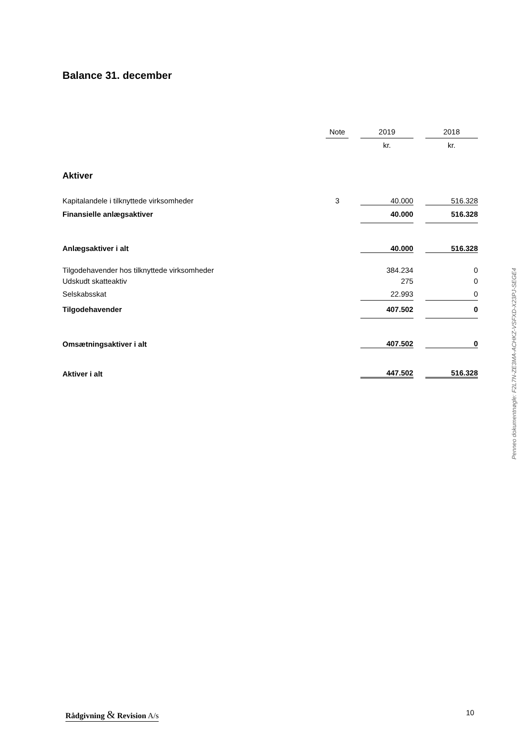Balance 31. december
| | Note | | 2019 | | 2018 |
| | | | kr. | | kr. |
| Aktiver | | | | | |
| Kapitalandele i tilknyttede virksomheder | 3 | | 40.000 | | 516.328 |
| Finansielle anlægsaktiver | | | 40.000 | | 516.328 |
| Anlægsaktiver i alt | | | 40.000 | | 516.328 |
| Tilgodehavender hos tilknyttede virksomheder | | | 384.234 | | 0 |
| Udskudt skatteaktiv | | | 275 | | 0 |
| Selskabsskat | | | 22.993 | | 0 |
| Tilgodehavender | | | 407.502 | | 0 |
| Omsætningsaktiver i alt | | | 407.502 | | 0 |
| Aktiver i alt | | | 447.502 | | 516.328 |
Penneo dokumentnøgle: F2L7N-ZE3MA-ACHKZ-VSFXD-X23PJ-SEGE4
Rådgivning & Revision A/s 10